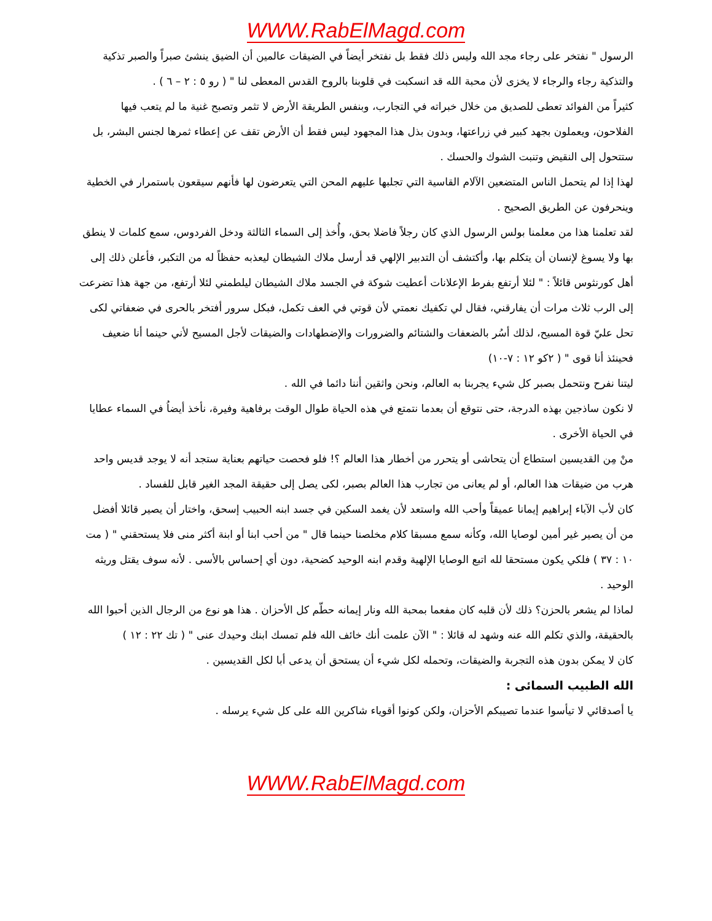WWW.RabElMagd.com
الرسول " نفتخر على رجاء مجد الله وليس ذلك فقط بل نفتخر أيضاً في الضيقات عالمين أن الضيق ينشئ صبراً والصبر تذكية والتذكية رجاء والرجاء لا يخزى لأن محبة الله قد انسكبت في قلوبنا بالروح القدس المعطى لنا " ( رو ٥ : ٢ – ٦ ) .
كثيراً من الفوائد تعطى للصديق من خلال خبراته في التجارب، وبنفس الطريقة الأرض لا تثمر وتصبح غنية ما لم يتعب فيها الفلاحون، ويعملون بجهد كبير في زراعتها، وبدون بذل هذا المجهود ليس فقط أن الأرض تقف عن إعطاء ثمرها لجنس البشر، بل ستتحول إلى النقيض وتنبت الشوك والحسك .
لهذا إذا لم يتحمل الناس المتضعين الآلام القاسية التي تجلبها عليهم المحن التي يتعرضون لها فأنهم سيقعون باستمرار في الخطية وينحرفون عن الطريق الصحيح .
لقد تعلمنا هذا من معلمنا بولس الرسول الذي كان رجلاً فاضلا بحق، وأُخذ إلى السماء الثالثة ودخل الفردوس، سمع كلمات لا ينطق بها ولا يسوغ لإنسان أن يتكلم بها، وأكتشف أن التدبير الإلهي قد أرسل ملاك الشيطان ليعذبه حفظاً له من التكبر، فأعلن ذلك إلى أهل كورنثوس قائلاً : " لئلا أرتفع بفرط الإعلانات أعطيت شوكة في الجسد ملاك الشيطان ليلطمني لئلا أرتفع، من جهة هذا تضرعت إلى الرب ثلاث مرات أن يفارقني، فقال لي تكفيك نعمتي لأن قوتي في العف تكمل، فبكل سرور أفتخر بالحرى في ضعفاتي لكى تحل عليّ قوة المسيح، لذلك أسُر بالضعفات والشتائم والضرورات والإضطهادات والضيقات لأجل المسيح لأني حينما أنا ضعيف فحينئذ أنا قوى " ( ٢كو ١٢ : ٧-١٠)
ليتنا نفرح ونتحمل بصبر كل شيء يجربنا به العالم، ونحن واثقين أننا دائما في الله .
لا نكون ساذجين بهذه الدرجة، حتى نتوقع أن بعدما نتمتع في هذه الحياة طوال الوقت برفاهية وفيرة، نأخذ أيضاُ في السماء عطايا في الحياة الأخرى .
منْ مِن القديسين استطاع أن يتحاشى أو يتحرر من أخطار هذا العالم ؟! فلو فحصت حياتهم بعناية ستجد أنه لا يوجد قديس واحد هرب من ضيقات هذا العالم، أو لم يعانى من تجارب هذا العالم بصبر، لكى يصل إلى حقيقة المجد الغير قابل للفساد .
كان لأب الآباء إبراهيم إيمانا عميقاً وأحب الله واستعد لأن يغمد السكين في جسد ابنه الحبيب إسحق، واختار أن يصير قائلا أفضل من أن يصير غير أمين لوصايا الله، وكأنه سمع مسبقا كلام مخلصنا حينما قال " من أحب ابنا أو ابنة أكثر منى فلا يستحقني " ( مت ١٠ : ٣٧ ) فلكي يكون مستحقا لله اتبع الوصايا الإلهية وقدم ابنه الوحيد كضحية، دون أي إحساس بالأسى . لأنه سوف يقتل وريثه الوحيد .
لماذا لم يشعر بالحزن؟ ذلك لأن قلبه كان مفعما بمحبة الله ونار إيمانه حطّم كل الأحزان . هذا هو نوع من الرجال الذين أحبوا الله بالحقيقة، والذي تكلم الله عنه وشهد له قائلا : " الآن علمت أنك خائف الله فلم تمسك ابنك وحيدك عنى " ( تك ٢٢ : ١٢ )
كان لا يمكن بدون هذه التجربة والضيقات، وتحمله لكل شيء أن يستحق أن يدعى أبا لكل القديسين .
الله الطبيب السمائى :
يا أصدقائي لا تيأسوا عندما تصيبكم الأحزان، ولكن كونوا أقوياء شاكرين الله على كل شيء يرسله .
WWW.RabElMagd.com